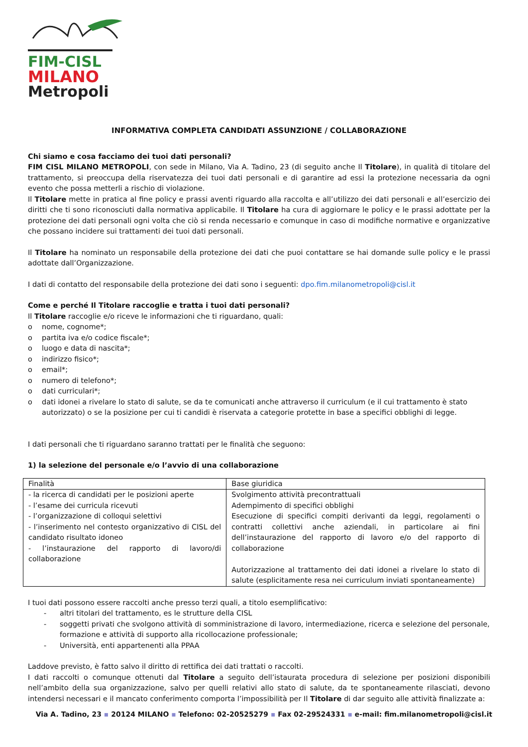FIM-CISL
MILANO
Metropoli
INFORMATIVA COMPLETA CANDIDATI ASSUNZIONE / COLLABORAZIONE
Chi siamo e cosa facciamo dei tuoi dati personali?
FIM CISL MILANO METROPOLI, con sede in Milano, Via A. Tadino, 23 (di seguito anche Il Titolare), in qualità di titolare del trattamento, si preoccupa della riservatezza dei tuoi dati personali e di garantire ad essi la protezione necessaria da ogni evento che possa metterli a rischio di violazione.
Il Titolare mette in pratica al fine policy e prassi aventi riguardo alla raccolta e all’utilizzo dei dati personali e all’esercizio dei diritti che ti sono riconosciuti dalla normativa applicabile. Il Titolare ha cura di aggiornare le policy e le prassi adottate per la protezione dei dati personali ogni volta che ciò si renda necessario e comunque in caso di modifiche normative e organizzative che possano incidere sui trattamenti dei tuoi dati personali.
Il Titolare ha nominato un responsabile della protezione dei dati che puoi contattare se hai domande sulle policy e le prassi adottate dall’Organizzazione.
I dati di contatto del responsabile della protezione dei dati sono i seguenti: dpo.fim.milanometropoli@cisl.it
Come e perché Il Titolare raccoglie e tratta i tuoi dati personali?
Il Titolare raccoglie e/o riceve le informazioni che ti riguardano, quali:
o nome, cognome*;
o partita iva e/o codice fiscale*;
o luogo e data di nascita*;
o indirizzo fisico*;
o email*;
o numero di telefono*;
o dati curriculari*;
o dati idonei a rivelare lo stato di salute, se da te comunicati anche attraverso il curriculum (e il cui trattamento è stato autorizzato) o se la posizione per cui ti candidi è riservata a categorie protette in base a specifici obblighi di legge.
I dati personali che ti riguardano saranno trattati per le finalità che seguono:
1) la selezione del personale e/o l’avvio di una collaborazione
| Finalità | Base giuridica |
| - la ricerca di candidati per le posizioni aperte - l’esame dei curricula ricevuti - l’organizzazione di colloqui selettivi - l’inserimento nel contesto organizzativo di CISL del candidato risultato idoneo - l’instaurazione del rapporto di lavoro/di collaborazione | Svolgimento attività precontrattuali Adempimento di specifici obblighi Esecuzione di specifici compiti derivanti da leggi, regolamenti o contratti collettivi anche aziendali, in particolare ai fini dell’instaurazione del rapporto di lavoro e/o del rapporto di collaborazione Autorizzazione al trattamento dei dati idonei a rivelare lo stato di salute (esplicitamente resa nei curriculum inviati spontaneamente) |
I tuoi dati possono essere raccolti anche presso terzi quali, a titolo esemplificativo:
- altri titolari del trattamento, es le strutture della CISL
- soggetti privati che svolgono attività di somministrazione di lavoro, intermediazione, ricerca e selezione del personale, formazione e attività di supporto alla ricollocazione professionale;
- Università, enti appartenenti alla PPAA
Laddove previsto, è fatto salvo il diritto di rettifica dei dati trattati o raccolti.
I dati raccolti o comunque ottenuti dal Titolare a seguito dell’istaurata procedura di selezione per posizioni disponibili nell’ambito della sua organizzazione, salvo per quelli relativi allo stato di salute, da te spontaneamente rilasciati, devono intendersi necessari e il mancato conferimento comporta l’impossibilità per Il Titolare di dar seguito alle attività finalizzate a:
Via A. Tadino, 23 ▪ 20124 MILANO ▪ Telefono: 02-20525279 ▪ Fax 02-29524331 ▪ e-mail: fim.milanometropoli@cisl.it